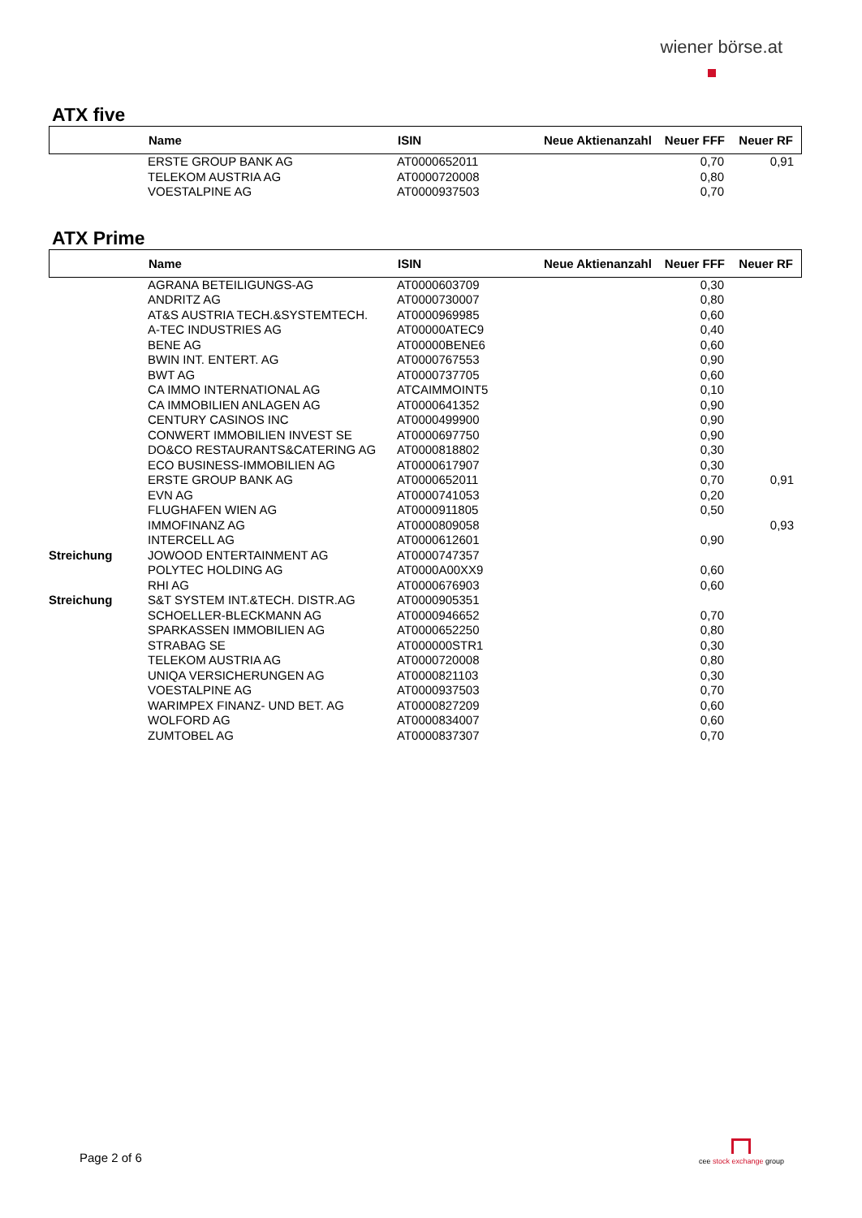wiener börse.at
ATX five
| | Name | ISIN | Neue Aktienanzahl | Neuer FFF | Neuer RF |
| --- | --- | --- | --- | --- | --- |
| | ERSTE GROUP BANK AG | AT0000652011 | | 0,70 | 0,91 |
| | TELEKOM AUSTRIA AG | AT0000720008 | | 0,80 | |
| | VOESTALPINE AG | AT0000937503 | | 0,70 | |
ATX Prime
| | Name | ISIN | Neue Aktienanzahl | Neuer FFF | Neuer RF |
| --- | --- | --- | --- | --- | --- |
| | AGRANA BETEILIGUNGS-AG | AT0000603709 | | 0,30 | |
| | ANDRITZ AG | AT0000730007 | | 0,80 | |
| | AT&S AUSTRIA TECH.&SYSTEMTECH. | AT0000969985 | | 0,60 | |
| | A-TEC INDUSTRIES AG | AT00000ATEC9 | | 0,40 | |
| | BENE AG | AT00000BENE6 | | 0,60 | |
| | BWIN INT. ENTERT. AG | AT0000767553 | | 0,90 | |
| | BWT AG | AT0000737705 | | 0,60 | |
| | CA IMMO INTERNATIONAL AG | ATCAIMMOINT5 | | 0,10 | |
| | CA IMMOBILIEN ANLAGEN AG | AT0000641352 | | 0,90 | |
| | CENTURY CASINOS INC | AT0000499900 | | 0,90 | |
| | CONWERT IMMOBILIEN INVEST SE | AT0000697750 | | 0,90 | |
| | DO&CO RESTAURANTS&CATERING AG | AT0000818802 | | 0,30 | |
| | ECO BUSINESS-IMMOBILIEN AG | AT0000617907 | | 0,30 | |
| | ERSTE GROUP BANK AG | AT0000652011 | | 0,70 | 0,91 |
| | EVN AG | AT0000741053 | | 0,20 | |
| | FLUGHAFEN WIEN AG | AT0000911805 | | 0,50 | |
| | IMMOFINANZ AG | AT0000809058 | | | 0,93 |
| | INTERCELL AG | AT0000612601 | | 0,90 | |
| Streichung | JOWOOD ENTERTAINMENT AG | AT0000747357 | | | |
| | POLYTEC HOLDING AG | AT0000A00XX9 | | 0,60 | |
| | RHI AG | AT0000676903 | | 0,60 | |
| Streichung | S&T SYSTEM INT.&TECH. DISTR.AG | AT0000905351 | | | |
| | SCHOELLER-BLECKMANN AG | AT0000946652 | | 0,70 | |
| | SPARKASSEN IMMOBILIEN AG | AT0000652250 | | 0,80 | |
| | STRABAG SE | AT000000STR1 | | 0,30 | |
| | TELEKOM AUSTRIA AG | AT0000720008 | | 0,80 | |
| | UNIQA VERSICHERUNGEN AG | AT0000821103 | | 0,30 | |
| | VOESTALPINE AG | AT0000937503 | | 0,70 | |
| | WARIMPEX FINANZ- UND BET. AG | AT0000827209 | | 0,60 | |
| | WOLFORD AG | AT0000834007 | | 0,60 | |
| | ZUMTOBEL AG | AT0000837307 | | 0,70 | |
Page 2 of 6
cee stock exchange group